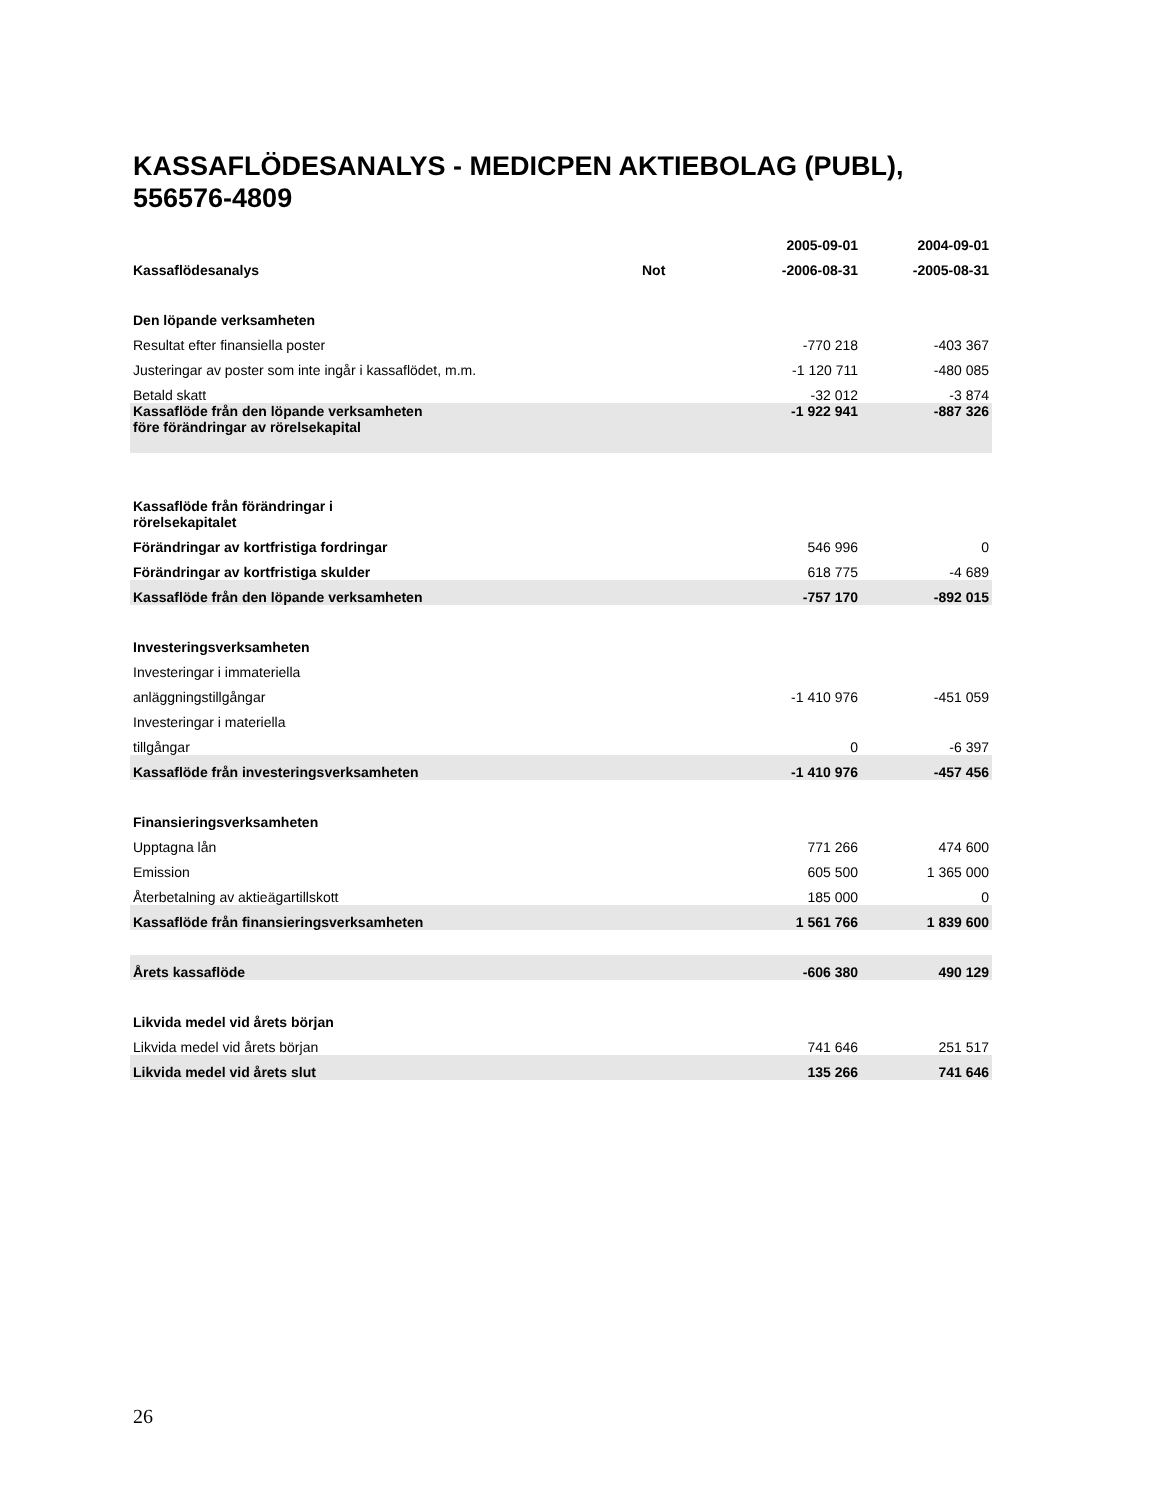KASSAFLÖDESANALYS - MEDICPEN AKTIEBOLAG (PUBL),
556576-4809
| | | 2005-09-01 | 2004-09-01 |
| --- | --- | --- | --- |
| Kassaflödesanalys | Not | -2006-08-31 | -2005-08-31 |
| Den löpande verksamheten | | | |
| Resultat efter finansiella poster | | -770 218 | -403 367 |
| Justeringar av poster som inte ingår i kassaflödet, m.m. | | -1 120 711 | -480 085 |
| Betald skatt | | -32 012 | -3 874 |
| Kassaflöde från den löpande verksamheten före förändringar av rörelsekapital | | -1 922 941 | -887 326 |
| Kassaflöde från förändringar i rörelsekapitalet | | | |
| Förändringar av kortfristiga fordringar | | 546 996 | 0 |
| Förändringar av kortfristiga skulder | | 618 775 | -4 689 |
| Kassaflöde från den löpande verksamheten | | -757 170 | -892 015 |
| Investeringsverksamheten | | | |
| Investeringar i immateriella | | | |
| anläggningstillgångar | | -1 410 976 | -451 059 |
| Investeringar i materiella | | | |
| tillgångar | | 0 | -6 397 |
| Kassaflöde från investeringsverksamheten | | -1 410 976 | -457 456 |
| Finansieringsverksamheten | | | |
| Upptagna lån | | 771 266 | 474 600 |
| Emission | | 605 500 | 1 365 000 |
| Återbetalning av aktieägartillskott | | 185 000 | 0 |
| Kassaflöde från finansieringsverksamheten | | 1 561 766 | 1 839 600 |
| Årets kassaflöde | | -606 380 | 490 129 |
| Likvida medel vid årets början | | | |
| Likvida medel vid årets början | | 741 646 | 251 517 |
| Likvida medel vid årets slut | | 135 266 | 741 646 |
26